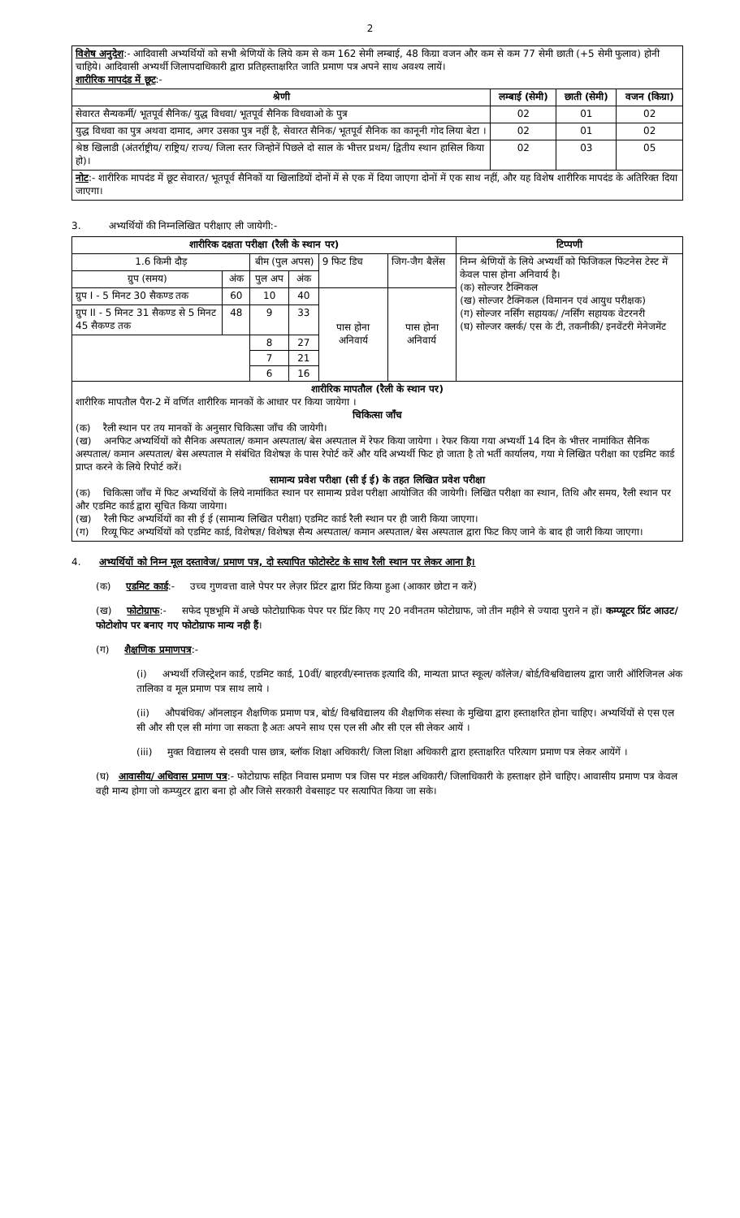2
| विशेष अनुदेश :- आदिवासी अभ्यर्थियों को सभी श्रेणियों के लिये कम से कम 162 सेमी लम्बाई, 48 किग्रा वजन और कम से कम 77 सेमी छाती (+5 सेमी फुलाव) होनी चाहिये। आदिवासी अभ्यर्थी जिलापदाधिकारी द्वारा प्रतिहस्ताक्षरित जाति प्रमाण पत्र अपने साथ अवश्य लायें। शारीरिक मापदंड में छूट :- | | | |
| श्रेणी | लम्बाई (सेमी) | छाती (सेमी) | वजन (किग्रा) |
| सेवारत सैन्यकर्मी/ भूतपूर्व सैनिक/ युद्ध विधवा/ भूतपूर्व सैनिक विधवाओ के पुत्र | 02 | 01 | 02 |
| युद्ध विधवा का पुत्र अथवा दामाद, अगर उसका पुत्र नहीं है, सेवारत सैनिक/ भूतपूर्व सैनिक का कानूनी गोद लिया बेटा । | 02 | 01 | 02 |
| श्रेष्ठ खिलाडी (अंतर्राष्ट्रीय/ राष्ट्रिय/ राज्य/ जिला स्तर जिन्होनें पिछले दो साल के भीत्तर प्रथम/ द्वितीय स्थान हासिल किया हो)। | 02 | 03 | 05 |
| नोट :- शारीरिक मापदंड में छूट सेवारत/ भूतपूर्व सैनिकों या खिलाडियों दोनों में से एक में दिया जाएगा दोनों में एक साथ नहीं, और यह विशेष शारीरिक मापदंड के अतिरिक्त दिया जाएगा। | | | |
3. अभ्यर्थियों की निम्नलिखित परीक्षाए ली जायेगी:-
| शारीरिक दक्षता परीक्षा (रैली के स्थान पर) | | | | | | टिप्पणी |
| --- | --- | --- | --- | --- | --- | --- |
| 1.6 किमी दौड़ | | बीम (पुल अपस) | | 9 फिट डिच | जिग-जैग बैलेंस | निम्न श्रेणियों के लिये अभ्यर्थी को फिजिकल फिटनेस टेस्ट में केवल पास होना अनिवार्य है। (क) सोल्जर टैक्निकल (ख) सोल्जर टैक्निकल (विमानन एवं आयुध परीक्षक) (ग) सोल्जर नर्सिंग सहायक/ /नर्सिंग सहायक वेटरनरी (घ) सोल्जर क्लर्क/ एस के टी, तकनीकी/ इनवेंटरी मेनेजमेंट |
| ग्रुप (समय) | अंक | पुल अप | अंक | | | |
| ग्रुप I - 5 मिनट 30 सैकण्ड तक | 60 | 10 | 40 | पास होना अनिवार्य | पास होना अनिवार्य | |
| ग्रुप II - 5 मिनट 31 सैकण्ड से 5 मिनट 45 सैकण्ड तक | 48 | 9 | 33 | | | |
| | | 8 | 27 | | | |
| | | 7 | 21 | | | |
| | | 6 | 16 | | | |
| शारीरिक मापतौल (रैली के स्थान पर) शारीरिक मापतौल पैरा-2 में वर्णित शारीरिक मानकों के आधार पर किया जायेगा । चिकित्सा जाँच (क) रैली स्थान पर तय मानकों के अनुसार चिकित्सा जाँच की जायेगी। (ख) अनफिट अभ्यर्थियों को सैनिक अस्पताल/ कमान अस्पताल/ बेस अस्पताल में रेफर किया जायेगा । रेफर किया गया अभ्यर्थी 14 दिन के भीत्तर नामांकित सैनिक अस्पताल/ कमान अस्पताल/ बेस अस्पताल मे संबंधित विशेषज्ञ के पास रेपोर्ट करें और यदि अभ्यर्थी फिट हो जाता है तो भर्ती कार्यालय, गया मे लिखित परीक्षा का एडमिट कार्ड प्राप्त करने के लिये रिपोर्ट करें। सामान्य प्रवेश परीक्षा (सी ई ई) के तहत लिखित प्रवेश परीक्षा (क) चिकित्सा जाँच में फिट अभ्यर्थियों के लिये नामांकित स्थान पर सामान्य प्रवेश परीक्षा आयोजित की जायेगी। लिखित परीक्षा का स्थान, तिथि और समय, रैली स्थान पर और एडमिट कार्ड द्वारा सूचित किया जायेगा। (ख) रैली फिट अभ्यर्थियों का सी ई ई (सामान्य लिखित परीक्षा) एडमिट कार्ड रैली स्थान पर ही जारी किया जाएगा। (ग) रिव्यू फिट अभ्यर्थियों को एडमिट कार्ड, विशेषज्ञ/ विशेषज्ञ सैन्य अस्पताल/ कमान अस्पताल/ बेस अस्पताल द्वारा फिट किए जाने के बाद ही जारी किया जाएगा। | | | | | | |
4. अभ्यर्थियों को निम्न मूल दस्तावेज/ प्रमाण पत्र, दो स्त्यापित फोटोस्टेट के साथ रैली स्थान पर लेकर आना है।
(क) एडमिट कार्ड:- उच्च गुणवत्ता वाले पेपर पर लेज़र प्रिंटर द्वारा प्रिंट किया हुआ (आकार छोटा न करें)
(ख) फोटोग्राफ:- सफेद पृष्ठभूमि में अच्छे फोटोग्राफिक पेपर पर प्रिंट किए गए 20 नवीनतम फोटोग्राफ, जो तीन महीने से ज्यादा पुराने न हों। कम्प्यूटर प्रिंट आउट/ फोटोशोप पर बनाए गए फोटोग्राफ मान्य नही हैं।
(ग) शैक्षणिक प्रमाणपत्र:-
(i) अभ्यर्थी रजिस्ट्रेशन कार्ड, एडमिट कार्ड, 10वीं/ बाहरवी/स्नात्तक इत्यादि की, मान्यता प्राप्त स्कूल/ कॉलेज/ बोर्ड/विश्वविद्यालय द्वारा जारी ऑरिजिनल अंक तालिका व मूल प्रमाण पत्र साथ लाये ।
(ii) औपबंधिक/ ऑनलाइन शैक्षणिक प्रमाण पत्र, बोर्ड/ विश्वविद्यालय की शैक्षणिक संस्था के मुखिया द्वारा हस्ताक्षरित होना चाहिए। अभ्यर्थियों से एस एल सी और सी एल सी मांगा जा सकता है अतः अपने साथ एस एल सी और सी एल सी लेकर आयें ।
(iii) मुक्त विद्यालय से दसवी पास छात्र, ब्लॉक शिक्षा अधिकारी/ जिला शिक्षा अधिकारी द्वारा हस्ताक्षरित परित्याग प्रमाण पत्र लेकर आयेंगें ।
(घ) आवासीय/ अधिवास प्रमाण पत्र:- फोटोग्राफ सहित निवास प्रमाण पत्र जिस पर मंडल अधिकारी/ जिलाधिकारी के हस्ताक्षर होने चाहिए। आवासीय प्रमाण पत्र केवल वही मान्य होगा जो कम्प्युटर द्वारा बना हो और जिसे सरकारी वेबसाइट पर सत्यापित किया जा सके।